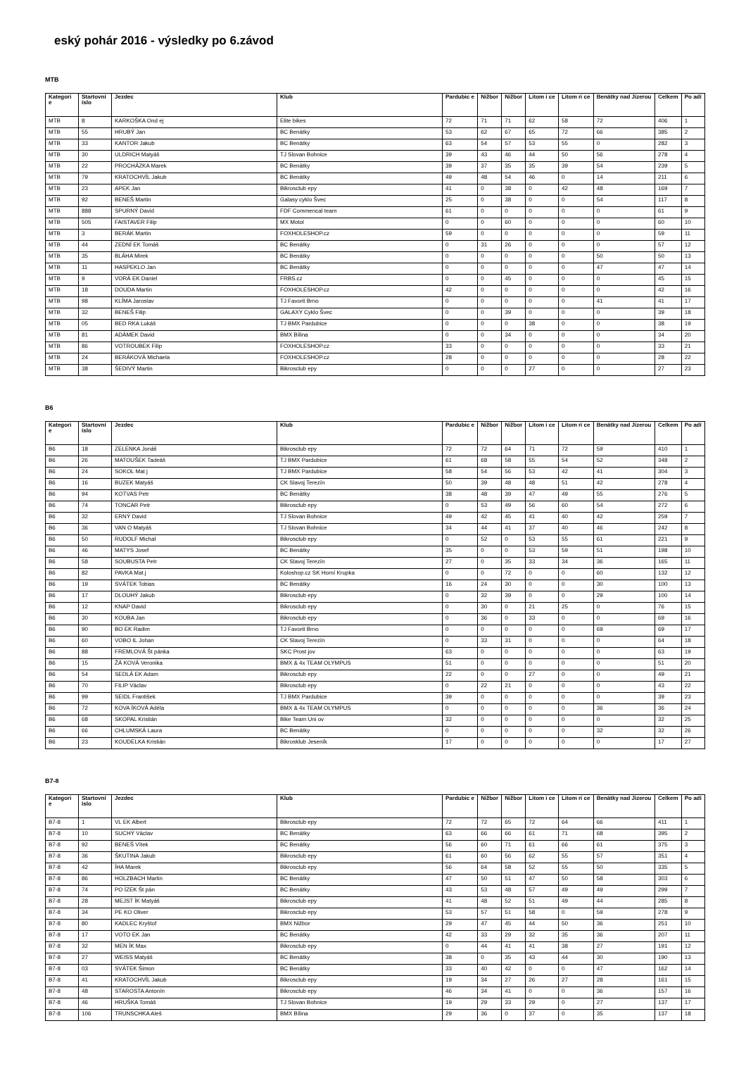eský pohár 2016 - výsledky po 6.závod
MTB
| Kategori e | Startovní íslo | Jezdec | Klub | Pardubic e | Nižbor | Nižbor | Litom i ce | Litom ri ce | Benátky nad Jizerou | Celkem | Po adí |
| --- | --- | --- | --- | --- | --- | --- | --- | --- | --- | --- | --- |
| MTB | 8 | KARKOŠKA Ond ej | Elite bikes | 72 | 71 | 71 | 62 | 58 | 72 | 406 | 1 |
| MTB | 55 | HRUBÝ Jan | BC Benátky | 53 | 62 | 67 | 65 | 72 | 66 | 385 | 2 |
| MTB | 33 | KANTOR Jakub | BC Benátky | 63 | 54 | 57 | 53 | 55 | 0 | 282 | 3 |
| MTB | 30 | ULDRICH Matyáš | TJ Slovan Bohnice | 39 | 43 | 46 | 44 | 50 | 56 | 278 | 4 |
| MTB | 22 | PROCHÁZKA Marek | BC Benátky | 39 | 37 | 35 | 35 | 39 | 54 | 239 | 5 |
| MTB | 79 | KRATOCHVÍL Jakub | BC Benátky | 49 | 48 | 54 | 46 | 0 | 14 | 211 | 6 |
| MTB | 23 | APEK Jan | Bikrosclub epy | 41 | 0 | 38 | 0 | 42 | 48 | 169 | 7 |
| MTB | 92 | BENEŠ Martin | Galasy cyklo Švec | 25 | 0 | 38 | 0 | 0 | 54 | 117 | 8 |
| MTB | 888 | SPURNÝ David | FDF Commencal team | 61 | 0 | 0 | 0 | 0 | 0 | 61 | 9 |
| MTB | 505 | FAISTAVER Filip | MX Motol | 0 | 0 | 60 | 0 | 0 | 0 | 60 | 10 |
| MTB | 3 | BERÁK Martin | FOXHOLESHOP.cz | 59 | 0 | 0 | 0 | 0 | 0 | 59 | 11 |
| MTB | 44 | ZEDNÍ EK Tomáš | BC Benátky | 0 | 31 | 26 | 0 | 0 | 0 | 57 | 12 |
| MTB | 35 | BLÁHA Mirek | BC Benátky | 0 | 0 | 0 | 0 | 0 | 50 | 50 | 13 |
| MTB | 11 | HASPEKLO Jan | BC Benátky | 0 | 0 | 0 | 0 | 0 | 47 | 47 | 14 |
| MTB | 9 | VORÁ EK Daniel | FRBS.cz | 0 | 0 | 45 | 0 | 0 | 0 | 45 | 15 |
| MTB | 18 | DOUDA Martin | FOXHOLESHOP.cz | 42 | 0 | 0 | 0 | 0 | 0 | 42 | 16 |
| MTB | 98 | KLÍMA Jaroslav | TJ Favorit Brno | 0 | 0 | 0 | 0 | 0 | 41 | 41 | 17 |
| MTB | 32 | BENEŠ Filip | GALAXY Cyklo Švec | 0 | 0 | 39 | 0 | 0 | 0 | 39 | 18 |
| MTB | 05 | BED RKA Lukáš | TJ BMX Pardubice | 0 | 0 | 0 | 38 | 0 | 0 | 38 | 19 |
| MTB | 81 | ADÁMEK David | BMX Bílina | 0 | 0 | 34 | 0 | 0 | 0 | 34 | 20 |
| MTB | 86 | VOTROUBEK Filip | FOXHOLESHOP.cz | 33 | 0 | 0 | 0 | 0 | 0 | 33 | 21 |
| MTB | 24 | BERÁKOVÁ Michaela | FOXHOLESHOP.cz | 28 | 0 | 0 | 0 | 0 | 0 | 28 | 22 |
| MTB | 38 | ŠEDIVÝ Martin | Bikrosclub epy | 0 | 0 | 0 | 27 | 0 | 0 | 27 | 23 |
B6
| Kategori e | Startovní íslo | Jezdec | Klub | Pardubic e | Nižbor | Nižbor | Litom i ce | Litom ri ce | Benátky nad Jizerou | Celkem | Po adí |
| --- | --- | --- | --- | --- | --- | --- | --- | --- | --- | --- | --- |
| B6 | 18 | ZELENKA Jonáš | Bikrosclub epy | 72 | 72 | 64 | 71 | 72 | 59 | 410 | 1 |
| B6 | 26 | MATOUŠEK Tadeáš | TJ BMX Pardubice | 61 | 68 | 58 | 55 | 54 | 52 | 348 | 2 |
| B6 | 24 | SOKOL Mat j | TJ BMX Pardubice | 58 | 54 | 56 | 53 | 42 | 41 | 304 | 3 |
| B6 | 16 | BUZEK Matyáš | CK Slavoj Terezín | 50 | 39 | 48 | 48 | 51 | 42 | 278 | 4 |
| B6 | 94 | KOTVAS Petr | BC Benátky | 38 | 48 | 39 | 47 | 49 | 55 | 276 | 5 |
| B6 | 74 | TONCAR Petr | Bikrosclub epy | 0 | 53 | 49 | 56 | 60 | 54 | 272 | 6 |
| B6 | 32 | ERNÝ David | TJ Slovan Bohnice | 49 | 42 | 45 | 41 | 40 | 42 | 259 | 7 |
| B6 | 36 | VAN O Matyáš | TJ Slovan Bohnice | 34 | 44 | 41 | 37 | 40 | 46 | 242 | 8 |
| B6 | 50 | RUDOLF Michal | Bikrosclub epy | 0 | 52 | 0 | 53 | 55 | 61 | 221 | 9 |
| B6 | 46 | MATYS Josef | BC Benátky | 35 | 0 | 0 | 53 | 59 | 51 | 198 | 10 |
| B6 | 58 | SOUBUSTA Petr | CK Slavoj Terezín | 27 | 0 | 35 | 33 | 34 | 36 | 165 | 11 |
| B6 | 82 | PAVKA Mat j | Koloshop.cz SK Horní Krupka | 0 | 0 | 72 | 0 | 0 | 60 | 132 | 12 |
| B6 | 19 | SVÁTEK Tobias | BC Benátky | 16 | 24 | 30 | 0 | 0 | 30 | 100 | 13 |
| B6 | 17 | DLOUHÝ Jakub | Bikrosclub epy | 0 | 32 | 39 | 0 | 0 | 29 | 100 | 14 |
| B6 | 12 | KNAP David | Bikrosclub epy | 0 | 30 | 0 | 21 | 25 | 0 | 76 | 15 |
| B6 | 30 | KOUBA Jan | Bikrosclub epy | 0 | 36 | 0 | 33 | 0 | 0 | 69 | 16 |
| B6 | 90 | BO EK Radim | TJ Favorit Brno | 0 | 0 | 0 | 0 | 0 | 69 | 69 | 17 |
| B6 | 60 | VOBO IL Johan | CK Slavoj Terezín | 0 | 33 | 31 | 0 | 0 | 0 | 64 | 18 |
| B6 | 88 | FREMLOVÁ Št pánka | SKC Prost jov | 63 | 0 | 0 | 0 | 0 | 0 | 63 | 19 |
| B6 | 15 | ŽÁ KOVÁ Veronika | BMX & 4x TEAM OLYMPUS | 51 | 0 | 0 | 0 | 0 | 0 | 51 | 20 |
| B6 | 54 | SEDLÁ EK Adam | Bikrosclub epy | 22 | 0 | 0 | 27 | 0 | 0 | 49 | 21 |
| B6 | 70 | FILIP Václav | Bikrosclub epy | 0 | 22 | 21 | 0 | 0 | 0 | 43 | 22 |
| B6 | 99 | SEIDL František | TJ BMX Pardubice | 39 | 0 | 0 | 0 | 0 | 0 | 39 | 23 |
| B6 | 72 | KOVA ÍKOVÁ Adéla | BMX & 4x TEAM OLYMPUS | 0 | 0 | 0 | 0 | 0 | 36 | 36 | 24 |
| B6 | 68 | SKOPAL Kristián | Bike Team Uni ov | 32 | 0 | 0 | 0 | 0 | 0 | 32 | 25 |
| B6 | 66 | CHLUMSKÁ Laura | BC Benátky | 0 | 0 | 0 | 0 | 0 | 32 | 32 | 26 |
| B6 | 23 | KOUDELKA Kristián | Bikrosklub Jeseník | 17 | 0 | 0 | 0 | 0 | 0 | 17 | 27 |
B7-8
| Kategori e | Startovní íslo | Jezdec | Klub | Pardubic e | Nižbor | Nižbor | Litom i ce | Litom ri ce | Benátky nad Jizerou | Celkem | Po adí |
| --- | --- | --- | --- | --- | --- | --- | --- | --- | --- | --- | --- |
| B7-8 | 1 | VL EK Albert | Bikrosclub epy | 72 | 72 | 65 | 72 | 64 | 66 | 411 | 1 |
| B7-8 | 10 | SUCHÝ Václav | BC Benátky | 63 | 66 | 66 | 61 | 71 | 68 | 395 | 2 |
| B7-8 | 92 | BENEŠ Vítek | BC Benátky | 56 | 60 | 71 | 61 | 66 | 61 | 375 | 3 |
| B7-8 | 36 | ŠKUTINA Jakub | Bikrosclub epy | 61 | 60 | 56 | 62 | 55 | 57 | 351 | 4 |
| B7-8 | 42 | ÍHA Marek | Bikrosclub epy | 56 | 64 | 58 | 52 | 55 | 50 | 335 | 5 |
| B7-8 | 86 | HOLZBACH Martin | BC Benátky | 47 | 50 | 51 | 47 | 50 | 58 | 303 | 6 |
| B7-8 | 74 | PO ÍZEK Št pán | BC Benátky | 43 | 53 | 48 | 57 | 49 | 49 | 299 | 7 |
| B7-8 | 28 | MEJST ÍK Matyáš | Bikrosclub epy | 41 | 48 | 52 | 51 | 49 | 44 | 285 | 8 |
| B7-8 | 34 | PE KO Oliver | Bikrosclub epy | 53 | 57 | 51 | 58 | 0 | 59 | 278 | 9 |
| B7-8 | 80 | KADLEC Kryštof | BMX Nižbor | 29 | 47 | 45 | 44 | 50 | 36 | 251 | 10 |
| B7-8 | 17 | VOTO EK Jan | BC Benátky | 42 | 33 | 29 | 32 | 35 | 36 | 207 | 11 |
| B7-8 | 32 | MEN ÍK Max | Bikrosclub epy | 0 | 44 | 41 | 41 | 38 | 27 | 191 | 12 |
| B7-8 | 27 | WEISS Matyáš | BC Benátky | 38 | 0 | 35 | 43 | 44 | 30 | 190 | 13 |
| B7-8 | 03 | SVÁTEK Šimon | BC Benátky | 33 | 40 | 42 | 0 | 0 | 47 | 162 | 14 |
| B7-8 | 41 | KRATOCHVÍL Jakub | Bikrosclub epy | 19 | 34 | 27 | 26 | 27 | 28 | 161 | 15 |
| B7-8 | 48 | STAROSTA Antonín | Bikrosclub epy | 46 | 34 | 41 | 0 | 0 | 36 | 157 | 16 |
| B7-8 | 46 | HRUŠKA Tomáš | TJ Slovan Bohnice | 19 | 29 | 33 | 29 | 0 | 27 | 137 | 17 |
| B7-8 | 106 | TRUNSCHKA Aleš | BMX Bílina | 29 | 36 | 0 | 37 | 0 | 35 | 137 | 18 |